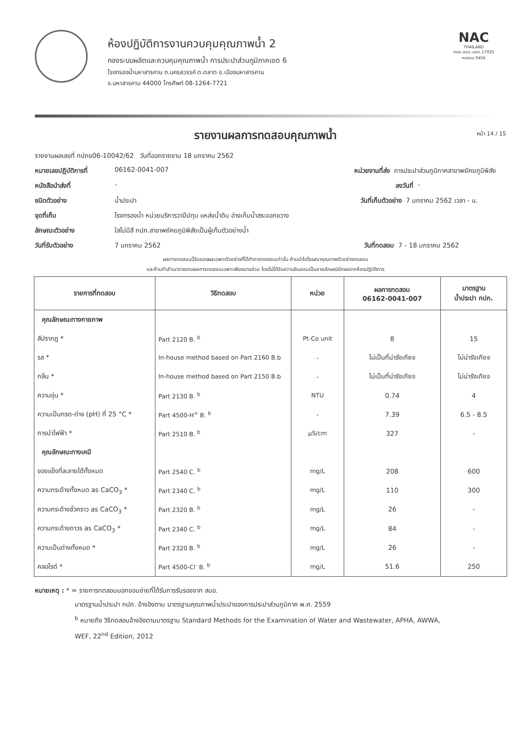ห้องปฏิบัติการงานควบคุมคุณภาพน้ำ 2
กองระบบผลิตและควบคุมคุณภาพน้ำ การประปาส่วนภูมิภาคเขต 6
โรงกรองน้ำมหาสารคาม ถ.นครสวรรค์ ต.ตลาด อ.เมืองมหาสารคาม
จ.มหาสารคาม 44000 โทรศัพท์ 08-1264-7721
NAC
THAILAND
กมช.-สมอ.-มอก.17025
ทดสอบ 0456
รายงานผลการทดสอบคุณภาพน้ำ หน้า 14 / 15
รายงานผลเลขที่ กปภข06-10042/62 วันที่ออกรายงาน 18 มกราคม 2562
หมายเลขปฏิบัติการที่ 06162-0041-007 หน่วยงานที่ส่ง การประปาส่วนภูมิภาคสาขาพยัคฆภูมิพิสัย
หนังสือนำส่งที่ - ลงวันที่ -
ชนิดตัวอย่าง น้ำประปา วันที่เก็บตัวอย่าง 7 มกราคม 2562 เวลา - น.
จุดที่เก็บ โรงกรองน้ำ หน่วยบริการวาปีปทุม แหล่งน้ำดิบ อ่างเก็บน้ำสระจอกขวาง
ลักษณะตัวอย่าง ใสไม่มีสี กปภ.สาขาพยัคฆภูมิพิสัยเป็นผู้เก็บตัวอย่างน้ำ
วันที่รับตัวอย่าง 7 มกราคม 2562 วันที่ทดสอบ 7 - 18 มกราคม 2562
ผลการทดสอบนี้รับรองผลเฉพาะตัวอย่างที่ได้ทำการทดสอบเท่านั้น ห้ามนำไปโฆษณาคุณภาพตัวอย่างทดสอบ
และห้ามทำสำเนารายงานผลการทดสอบเฉพาะเพียงบางส่วน โดยไม่ได้รับความยินยอมเป็นลายลักษณ์อักษรจากห้องปฏิบัติการ
| รายการที่ทดสอบ | วิธีทดสอบ | หน่วย | ผลการทดสอบ 06162-0041-007 | มาตรฐาน น้ำประปา กปภ. |
| --- | --- | --- | --- | --- |
| คุณลักษณะทางกายภาพ | | | | |
| สีปรากฏ * | Part 2120 B. <sup>b</sup> | Pt-Co unit | 8 | 15 |
| รส * | In-house method based on Part 2160 B.b | - | ไม่เป็นที่น่ารังเกียจ | ไม่น่ารังเกียจ |
| กลิ่น * | In-house method based on Part 2150 B.b | - | ไม่เป็นที่น่ารังเกียจ | ไม่น่ารังเกียจ |
| ความขุ่น * | Part 2130 B. <sup>b</sup> | NTU | 0.74 | 4 |
| ความเป็นกรด-ด่าง (pH) ที่ 25 °C * | Part 4500-H<sup>+</sup> B. <sup>b</sup> | - | 7.39 | 6.5 - 8.5 |
| การนำไฟฟ้า * | Part 2510 B. <sup>b</sup> | µS/cm | 327 | - |
| คุณลักษณะทางเคมี | | | | |
| ของแข็งที่ละลายได้ทั้งหมด | Part 2540 C. <sup>b</sup> | mg/L | 208 | 600 |
| ความกระด้างทั้งหมด as CaCO<sub>3</sub> * | Part 2340 C. <sup>b</sup> | mg/L | 110 | 300 |
| ความกระด้างชั่วคราว as CaCO<sub>3</sub> * | Part 2320 B. <sup>b</sup> | mg/L | 26 | - |
| ความกระด้างถาวร as CaCO<sub>3</sub> * | Part 2340 C. <sup>b</sup> | mg/L | 84 | - |
| ความเป็นด่างทั้งหมด * | Part 2320 B. <sup>b</sup> | mg/L | 26 | - |
| คลอไรด์ * | Part 4500-Cl<sup>-</sup> B. <sup>b</sup> | mg/L | 51.6 | 250 |
หมายเหตุ : * = รายการทดสอบนอกขอบข่ายที่ได้รับการรับรองจาก สมอ.
มาตรฐานน้ำประปา กปภ. อ้างอิงตาม มาตรฐานคุณภาพน้ำประปาของการประปาส่วนภูมิภาค พ.ศ. 2559
<sup>b</sup> หมายถึง วิธีทดสอบอ้างอิงตามมาตรฐาน Standard Methods for the Examination of Water and Wastewater, APHA, AWWA,
WEF, 22<sup>nd</sup> Edition, 2012